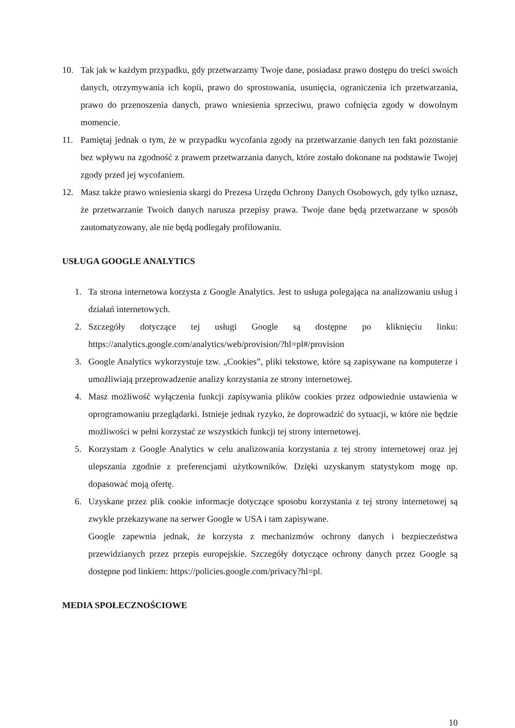10. Tak jak w każdym przypadku, gdy przetwarzamy Twoje dane, posiadasz prawo dostępu do treści swoich danych, otrzymywania ich kopii, prawo do sprostowania, usunięcia, ograniczenia ich przetwarzania, prawo do przenoszenia danych, prawo wniesienia sprzeciwu, prawo cofnięcia zgody w dowolnym momencie.
11. Pamiętaj jednak o tym, że w przypadku wycofania zgody na przetwarzanie danych ten fakt pozostanie bez wpływu na zgodność z prawem przetwarzania danych, które zostało dokonane na podstawie Twojej zgody przed jej wycofaniem.
12. Masz także prawo wniesienia skargi do Prezesa Urzędu Ochrony Danych Osobowych, gdy tylko uznasz, że przetwarzanie Twoich danych narusza przepisy prawa. Twoje dane będą przetwarzane w sposób zautomatyzowany, ale nie będą podlegały profilowaniu.
USŁUGA GOOGLE ANALYTICS
1. Ta strona internetowa korzysta z Google Analytics. Jest to usługa polegająca na analizowaniu usług i działań internetowych.
2. Szczegóły dotyczące tej usługi Google są dostępne po kliknięciu linku: https://analytics.google.com/analytics/web/provision/?hl=pl#/provision
3. Google Analytics wykorzystuje tzw. „Cookies”, pliki tekstowe, które są zapisywane na komputerze i umożliwiają przeprowadzenie analizy korzystania ze strony internetowej.
4. Masz możliwość wyłączenia funkcji zapisywania plików cookies przez odpowiednie ustawienia w oprogramowaniu przeglądarki. Istnieje jednak ryzyko, że doprowadzić do sytuacji, w które nie będzie możliwości w pełni korzystać ze wszystkich funkcji tej strony internetowej.
5. Korzystam z Google Analytics w celu analizowania korzystania z tej strony internetowej oraz jej ulepszania zgodnie z preferencjami użytkowników. Dzięki uzyskanym statystykom mogę np. dopasować moją ofertę.
6. Uzyskane przez plik cookie informacje dotyczące sposobu korzystania z tej strony internetowej są zwykle przekazywane na serwer Google w USA i tam zapisywane.
Google zapewnia jednak, że korzysta z mechanizmów ochrony danych i bezpieczeństwa przewidzianych przez przepis europejskie. Szczegóły dotyczące ochrony danych przez Google są dostępne pod linkiem: https://policies.google.com/privacy?hl=pl.
MEDIA SPOŁECZNOŚCIOWE
10